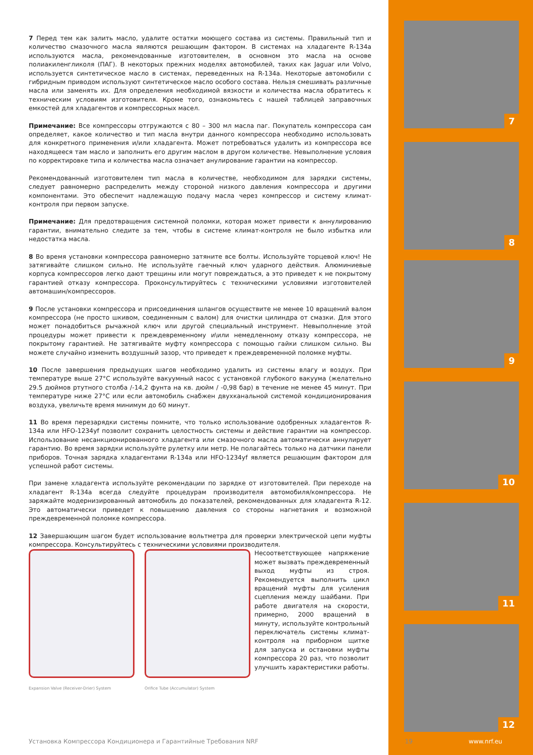7 Перед тем как залить масло, удалите остатки моющего состава из системы. Правильный тип и количество смазочного масла являются решающим фактором. В системах на хладагенте R-134a используются масла, рекомендованные изготовителем, в основном это масла на основе полиакиленгликоля (ПАГ). В некоторых прежних моделях автомобилей, таких как Jaguar или Volvo, используется синтетическое масло в системах, переведенных на R-134a. Некоторые автомобили с гибридным приводом используют синтетическое масло особого состава. Нельзя смешивать различные масла или заменять их. Для определения необходимой вязкости и количества масла обратитесь к техническим условиям изготовителя. Кроме того, ознакомьтесь с нашей таблицей заправочных емкостей для хладагентов и компрессорных масел.
Примечание: Все компрессоры отгружаются с 80 – 300 мл масла паг. Покупатель компрессора сам определяет, какое количество и тип масла внутри данного компрессора необходимо использовать для конкретного применения и/или хладагента. Может потребоваться удалить из компрессора все находящееся там масло и заполнить его другим маслом в другом количестве. Невыполнение условия по корректировке типа и количества масла означает анулирование гарантии на компрессор.
Рекомендованный изготовителем тип масла в количестве, необходимом для зарядки системы, следует равномерно распределить между стороной низкого давления компрессора и другими компонентами. Это обеспечит надлежащую подачу масла через компрессор и систему климат-контроля при первом запуске.
Примечание: Для предотвращения системной поломки, которая может привести к аннулированию гарантии, внимательно следите за тем, чтобы в системе климат-контроля не было избытка или недостатка масла.
8 Во время установки компрессора равномерно затяните все болты. Используйте торцевой ключ! Не затягивайте слишком сильно. Не используйте гаечный ключ ударного действия. Алюминиевые корпуса компрессоров легко дают трещины или могут повреждаться, а это приведет к не покрытому гарантией отказу компрессора. Проконсультируйтесь с техническими условиями изготовителей автомашин/компрессоров.
9 После установки компрессора и присоединения шлангов осуществите не менее 10 вращений валом компрессора (не просто шкивом, соединенным с валом) для очистки цилиндра от смазки. Для этого может понадобиться рычажной ключ или другой специальный инструмент. Невыполнение этой процедуры может привести к преждевременному и\или немедленному отказу компрессора, не покрытому гарантией. Не затягивайте муфту компрессора с помощью гайки слишком сильно. Вы можете случайно изменить воздушный зазор, что приведет к преждевременной поломке муфты.
10 После завершения предыдущих шагов необходимо удалить из системы влагу и воздух. При температуре выше 27°C используйте вакуумный насос с установкой глубокого вакуума (желательно 29.5 дюймов ртутного столба /-14,2 фунта на кв. дюйм / -0,98 бар) в течение не менее 45 минут. При температуре ниже 27°C или если автомобиль снабжен двухканальной системой кондиционирования воздуха, увеличьте время минимум до 60 минут.
11 Во время перезарядки системы помните, что только использование одобренных хладагентов R-134a или HFO-1234yf позволит сохранить целостность системы и действие гарантии на компрессор. Использование несанкционированного хладагента или смазочного масла автоматически аннулирует гарантию. Во время зарядки используйте рулетку или метр. Не полагайтесь только на датчики панели приборов. Точная зарядка хладагентами R-134a или HFO-1234yf является решающим фактором для успешной работ системы.
При замене хладагента используйте рекомендации по зарядке от изготовителей. При переходе на хладагент R-134a всегда следуйте процедурам производителя автомобиля/компрессора. Не заряжайте модернизированный автомобиль до показателей, рекомендованных для хладагента R-12. Это автоматически приведет к повышению давления со стороны нагнетания и возможной преждевременной поломке компрессора.
12 Завершающим шагом будет использование вольтметра для проверки электрической цепи муфты компрессора. Консультируйтесь с техническими условиями производителя.
Expansion Valve (Receiver-Drier) System
Orifice Tube (Accumulator) System
Несоответствующее напряжение может вызвать преждевременный выход муфты из строя. Рекомендуется выполнить цикл вращений муфты для усиления сцепления между шайбами. При работе двигателя на скорости, примерно, 2000 вращений в минуту, используйте контрольный переключатель системы климат-контроля на приборном щитке для запуска и остановки муфты компрессора 20 раз, что позволит улучшить характеристики работы.
7
8
9
10
11
12
Установка Компрессора Кондиционера и Гарантийные Требования NRF 19 www.nrf.eu